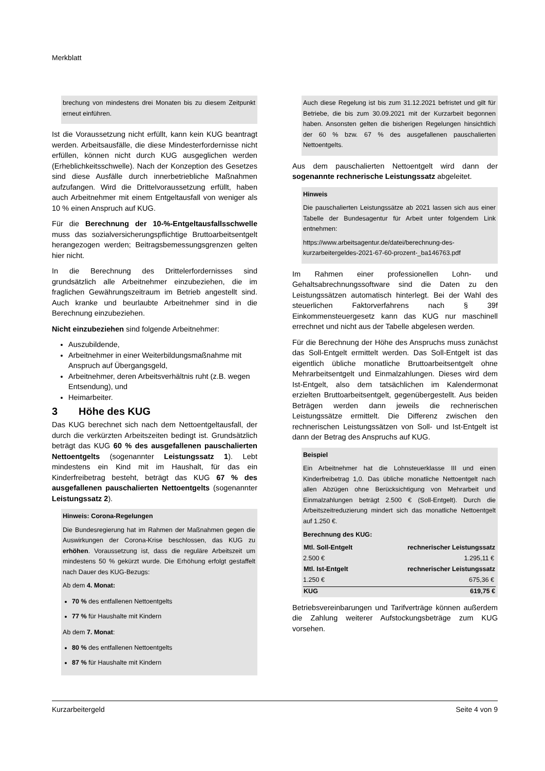Merkblatt
brechung von mindestens drei Monaten bis zu diesem Zeitpunkt erneut einführen.
Ist die Voraussetzung nicht erfüllt, kann kein KUG beantragt werden. Arbeitsausfälle, die diese Mindesterfordernisse nicht erfüllen, können nicht durch KUG ausgeglichen werden (Erheblichkeitsschwelle). Nach der Konzeption des Gesetzes sind diese Ausfälle durch innerbetriebliche Maßnahmen aufzufangen. Wird die Drittelvoraussetzung erfüllt, haben auch Arbeitnehmer mit einem Entgeltausfall von weniger als 10 % einen Anspruch auf KUG.
Für die Berechnung der 10-%-Entgeltausfallsschwelle muss das sozialversicherungspflichtige Bruttoarbeitsentgelt herangezogen werden; Beitragsbemessungsgrenzen gelten hier nicht.
In die Berechnung des Drittelerfordernisses sind grundsätzlich alle Arbeitnehmer einzubeziehen, die im fraglichen Gewährungszeitraum im Betrieb angestellt sind. Auch kranke und beurlaubte Arbeitnehmer sind in die Berechnung einzubeziehen.
Nicht einzubeziehen sind folgende Arbeitnehmer:
Auszubildende,
Arbeitnehmer in einer Weiterbildungsmaßnahme mit Anspruch auf Übergangsgeld,
Arbeitnehmer, deren Arbeitsverhältnis ruht (z.B. wegen Entsendung), und
Heimarbeiter.
3 Höhe des KUG
Das KUG berechnet sich nach dem Nettoentgeltausfall, der durch die verkürzten Arbeitszeiten bedingt ist. Grundsätzlich beträgt das KUG 60 % des ausgefallenen pauschalierten Nettoentgelts (sogenannter Leistungssatz 1). Lebt mindestens ein Kind mit im Haushalt, für das ein Kinderfreibetrag besteht, beträgt das KUG 67 % des ausgefallenen pauschalierten Nettoentgelts (sogenannter Leistungssatz 2).
Hinweis: Corona-Regelungen
Die Bundesregierung hat im Rahmen der Maßnahmen gegen die Auswirkungen der Corona-Krise beschlossen, das KUG zu erhöhen. Voraussetzung ist, dass die reguläre Arbeitszeit um mindestens 50 % gekürzt wurde. Die Erhöhung erfolgt gestaffelt nach Dauer des KUG-Bezugs:
Ab dem 4. Monat:
70 % des entfallenen Nettoentgelts
77 % für Haushalte mit Kindern
Ab dem 7. Monat:
80 % des entfallenen Nettoentgelts
87 % für Haushalte mit Kindern
Auch diese Regelung ist bis zum 31.12.2021 befristet und gilt für Betriebe, die bis zum 30.09.2021 mit der Kurzarbeit begonnen haben. Ansonsten gelten die bisherigen Regelungen hinsichtlich der 60 % bzw. 67 % des ausgefallenen pauschalierten Nettoentgelts.
Aus dem pauschalierten Nettoentgelt wird dann der sogenannte rechnerische Leistungssatz abgeleitet.
Hinweis
Die pauschalierten Leistungssätze ab 2021 lassen sich aus einer Tabelle der Bundesagentur für Arbeit unter folgendem Link entnehmen:
https://www.arbeitsagentur.de/datei/berechnung-des-kurzarbeitergeldes-2021-67-60-prozent-_ba146763.pdf
Im Rahmen einer professionellen Lohn- und Gehaltsabrechnungssoftware sind die Daten zu den Leistungssätzen automatisch hinterlegt. Bei der Wahl des steuerlichen Faktorverfahrens nach § 39f Einkommensteuergesetz kann das KUG nur maschinell errechnet und nicht aus der Tabelle abgelesen werden.
Für die Berechnung der Höhe des Anspruchs muss zunächst das Soll-Entgelt ermittelt werden. Das Soll-Entgelt ist das eigentlich übliche monatliche Bruttoarbeitsentgelt ohne Mehrarbeitsentgelt und Einmalzahlungen. Dieses wird dem Ist-Entgelt, also dem tatsächlichen im Kalendermonat erzielten Bruttoarbeitsentgelt, gegenübergestellt. Aus beiden Beträgen werden dann jeweils die rechnerischen Leistungssätze ermittelt. Die Differenz zwischen den rechnerischen Leistungssätzen von Soll- und Ist-Entgelt ist dann der Betrag des Anspruchs auf KUG.
Beispiel
Ein Arbeitnehmer hat die Lohnsteuerklasse III und einen Kinderfreibetrag 1,0. Das übliche monatliche Nettoentgelt nach allen Abzügen ohne Berücksichtigung von Mehrarbeit und Einmalzahlungen beträgt 2.500 € (Soll-Entgelt). Durch die Arbeitszeitreduzierung mindert sich das monatliche Nettoentgelt auf 1.250 €.
Berechnung des KUG:
| Mtl. Soll-Entgelt | rechnerischer Leistungssatz |
| --- | --- |
| 2.500 € | 1.295,11 € |
| Mtl. Ist-Entgelt | rechnerischer Leistungssatz |
| 1.250 € | 675,36 € |
| KUG | 619,75 € |
Betriebsvereinbarungen und Tarifverträge können außerdem die Zahlung weiterer Aufstockungsbeträge zum KUG vorsehen.
Kurzarbeitergeld Seite 4 von 9